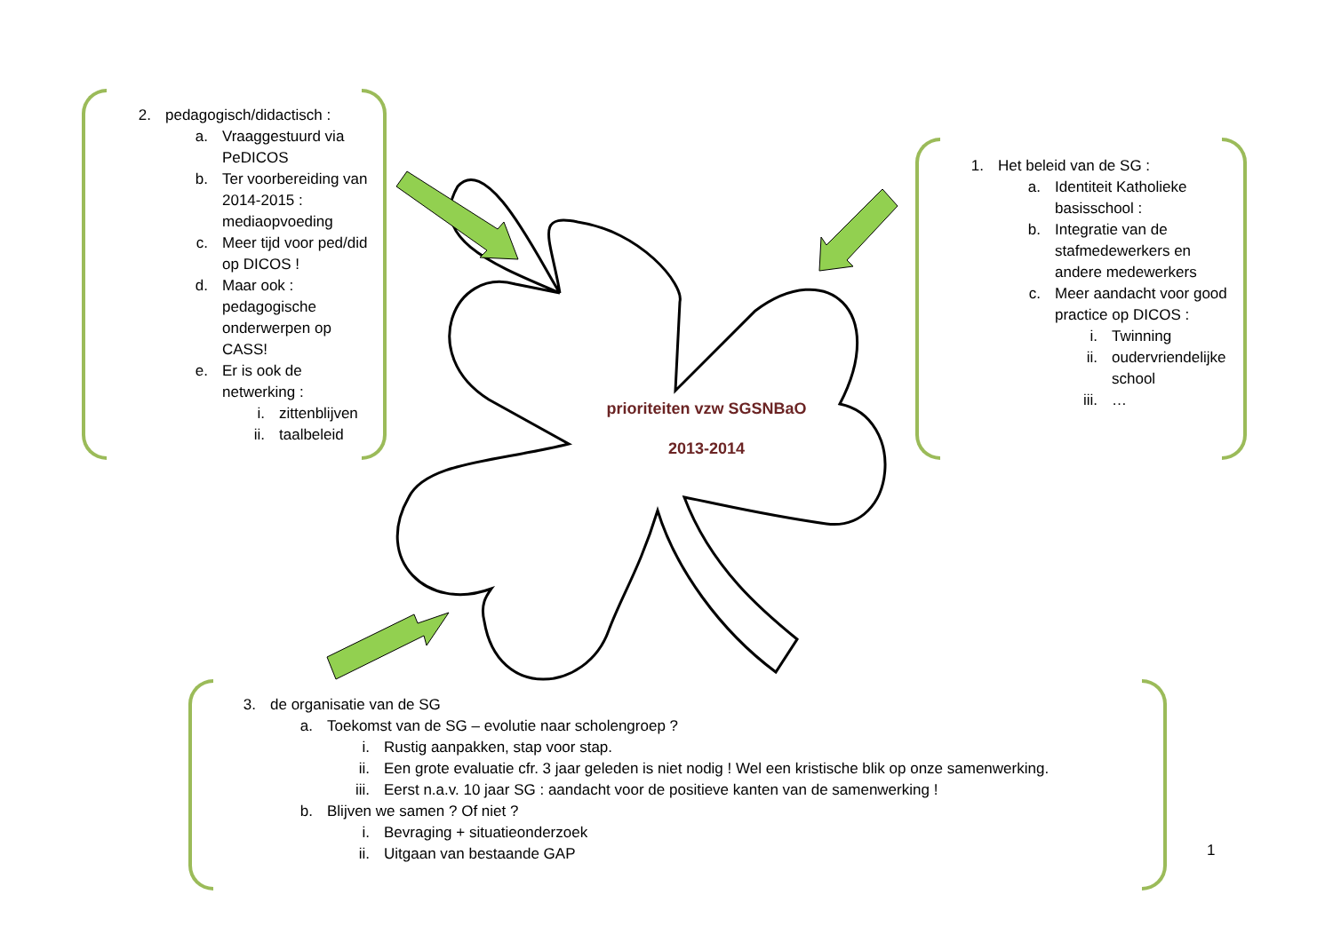2. pedagogisch/didactisch :
a. Vraaggestuurd via PeDICOS
b. Ter voorbereiding van 2014-2015 : mediaopvoeding
c. Meer tijd voor ped/did op DICOS !
d. Maar ook : pedagogische onderwerpen op CASS!
e. Er is ook de netwerking :
i. zittenblijven
ii. taalbeleid
1. Het beleid van de SG :
a. Identiteit Katholieke basisschool :
b. Integratie van de stafmedewerkers en andere medewerkers
c. Meer aandacht voor good practice op DICOS :
i. Twinning
ii. oudervriendelijke school
iii. …
prioriteiten vzw SGSNBaO
2013-2014
3. de organisatie van de SG
a. Toekomst van de SG – evolutie naar scholengroep ?
i. Rustig aanpakken, stap voor stap.
ii. Een grote evaluatie cfr. 3 jaar geleden is niet nodig ! Wel een kristische blik op onze samenwerking.
iii. Eerst n.a.v. 10 jaar SG : aandacht voor de positieve kanten van de samenwerking !
b. Blijven we samen ? Of niet ?
i. Bevraging + situatieonderzoek
ii. Uitgaan van bestaande GAP
1